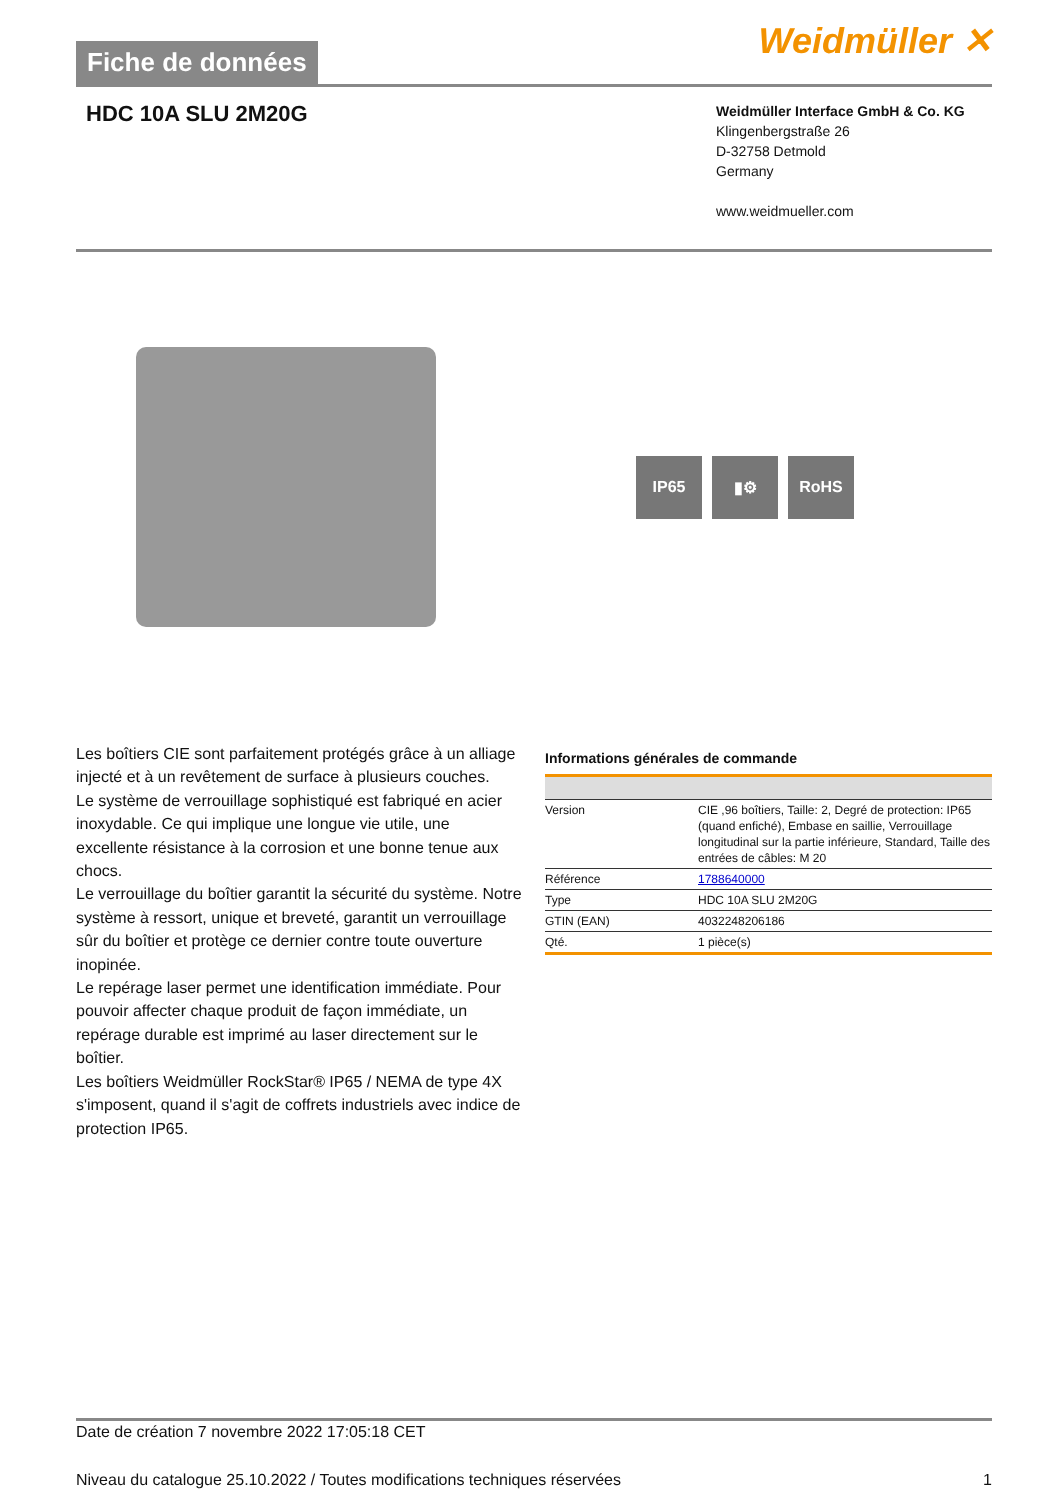Fiche de données
Weidmüller ✕
HDC 10A SLU 2M20G
Weidmüller Interface GmbH & Co. KG
Klingenbergstraße 26
D-32758 Detmold
Germany
www.weidmueller.com
IP65 ▮⚙ RoHS
Les boîtiers CIE sont parfaitement protégés grâce à un alliage injecté et à un revêtement de surface à plusieurs couches.
Le système de verrouillage sophistiqué est fabriqué en acier inoxydable. Ce qui implique une longue vie utile, une excellente résistance à la corrosion et une bonne tenue aux chocs.
Le verrouillage du boîtier garantit la sécurité du système. Notre système à ressort, unique et breveté, garantit un verrouillage sûr du boîtier et protège ce dernier contre toute ouverture inopinée.
Le repérage laser permet une identification immédiate. Pour pouvoir affecter chaque produit de façon immédiate, un repérage durable est imprimé au laser directement sur le boîtier.
Les boîtiers Weidmüller RockStar® IP65 / NEMA de type 4X s'imposent, quand il s'agit de coffrets industriels avec indice de protection IP65.
Informations générales de commande
| Version | CIE ,96 boîtiers, Taille: 2, Degré de protection: IP65 (quand enfiché), Embase en saillie, Verrouillage longitudinal sur la partie inférieure, Standard, Taille des entrées de câbles: M 20 |
| Référence | 1788640000 |
| Type | HDC 10A SLU 2M20G |
| GTIN (EAN) | 4032248206186 |
| Qté. | 1 pièce(s) |
Date de création 7 novembre 2022 17:05:18 CET
Niveau du catalogue 25.10.2022 / Toutes modifications techniques réservées 1